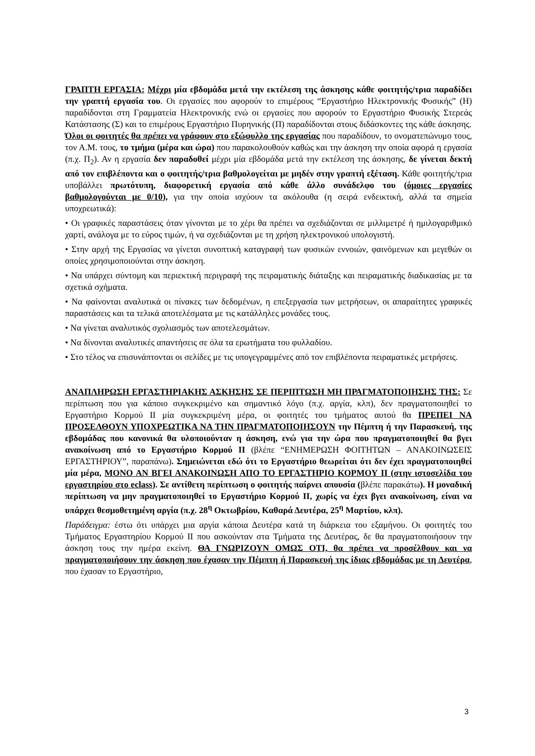ΓΡΑΠΤΗ ΕΡΓΑΣΙΑ: Μέχρι μία εβδομάδα μετά την εκτέλεση της άσκησης κάθε φοιτητής/τρια παραδίδει την γραπτή εργασία του. Οι εργασίες που αφορούν το επιμέρους “Εργαστήριο Ηλεκτρονικής Φυσικής” (Η) παραδίδονται στη Γραμματεία Ηλεκτρονικής ενώ οι εργασίες που αφορούν το Εργαστήριο Φυσικής Στερεάς Κατάστασης (Σ) και το επιμέρους Εργαστήριο Πυρηνικής (Π) παραδίδονται στους διδάσκοντες της κάθε άσκησης.
Όλοι οι φοιτητές θα πρέπει να γράφουν στο εξώφυλλο της εργασίας που παραδίδουν, το ονοματεπώνυμο τους, τον Α.Μ. τους, το τμήμα (μέρα και ώρα) που παρακολουθούν καθώς και την άσκηση την οποία αφορά η εργασία (π.χ. Π<sub>2</sub>). Αν η εργασία δεν παραδοθεί μέχρι μία εβδομάδα μετά την εκτέλεση της άσκησης, δε γίνεται δεκτή από τον επιβλέποντα και ο φοιτητής/τρια βαθμολογείται με μηδέν στην γραπτή εξέταση. Κάθε φοιτητής/τρια υποβάλλει πρωτότυπη, διαφορετική εργασία από κάθε άλλο συνάδελφο του (όμοιες εργασίες βαθμολογούνται με 0/10), για την οποία ισχύουν τα ακόλουθα (η σειρά ενδεικτική, αλλά τα σημεία υποχρεωτικά):
• Οι γραφικές παραστάσεις όταν γίνονται με το χέρι θα πρέπει να σχεδιάζονται σε μιλλιμετρέ ή ημιλογαριθμικό χαρτί, ανάλογα με το εύρος τιμών, ή να σχεδιάζονται με τη χρήση ηλεκτρονικού υπολογιστή.
• Στην αρχή της Εργασίας να γίνεται συνοπτική καταγραφή των φυσικών εννοιών, φαινόμενων και μεγεθών οι οποίες χρησιμοποιούνται στην άσκηση.
• Να υπάρχει σύντομη και περιεκτική περιγραφή της πειραματικής διάταξης και πειραματικής διαδικασίας με τα σχετικά σχήματα.
• Να φαίνονται αναλυτικά οι πίνακες των δεδομένων, η επεξεργασία των μετρήσεων, οι απαραίτητες γραφικές παραστάσεις και τα τελικά αποτελέσματα με τις κατάλληλες μονάδες τους.
• Να γίνεται αναλυτικός σχολιασμός των αποτελεσμάτων.
• Να δίνονται αναλυτικές απαντήσεις σε όλα τα ερωτήματα του φυλλαδίου.
• Στο τέλος να επισυνάπτονται οι σελίδες με τις υπογεγραμμένες από τον επιβλέποντα πειραματικές μετρήσεις.
ΑΝΑΠΛΗΡΩΣΗ ΕΡΓΑΣΤΗΡΙΑΚΗΣ ΑΣΚΗΣΗΣ ΣΕ ΠΕΡΙΠΤΩΣΗ ΜΗ ΠΡΑΓΜΑΤΟΠΟΙΗΣΗΣ ΤΗΣ: Σε περίπτωση που για κάποιο συγκεκριμένο και σημαντικό λόγο (π.χ. αργία, κλπ), δεν πραγματοποιηθεί το Εργαστήριο Κορμού ΙΙ μία συγκεκριμένη μέρα, οι φοιτητές του τμήματος αυτού θα ΠΡΕΠΕΙ ΝΑ ΠΡΟΣΕΛΘΟΥΝ ΥΠΟΧΡΕΩΤΙΚΑ ΝΑ ΤΗΝ ΠΡΑΓΜΑΤΟΠΟΙΗΣΟΥΝ την Πέμπτη ή την Παρασκευή, της εβδομάδας που κανονικά θα υλοποιούνταν η άσκηση, ενώ για την ώρα που πραγματοποιηθεί θα βγει ανακοίνωση από το Εργαστήριο Κορμού ΙΙ (βλέπε “ΕΝΗΜΕΡΩΣΗ ΦΟΙΤΗΤΩΝ – ΑΝΑΚΟΙΝΩΣΕΙΣ ΕΡΓΑΣΤΗΡΙΟΥ”, παραπάνω). Σημειώνεται εδώ ότι το Εργαστήριο θεωρείται ότι δεν έχει πραγματοποιηθεί μία μέρα, ΜΟΝΟ ΑΝ ΒΓΕΙ ΑΝΑΚΟΙΝΩΣΗ ΑΠΟ ΤΟ ΕΡΓΑΣΤΗΡΙΟ ΚΟΡΜΟΥ ΙΙ (στην ιστοσελίδα του εργαστηρίου στο eclass). Σε αντίθετη περίπτωση ο φοιτητής παίρνει απουσία (βλέπε παρακάτω). Η μοναδική περίπτωση να μην πραγματοποιηθεί το Εργαστήριο Κορμού ΙΙ, χωρίς να έχει βγει ανακοίνωση, είναι να υπάρχει θεσμοθετημένη αργία (π.χ. 28<sup>η</sup> Οκτωβρίου, Καθαρά Δευτέρα, 25<sup>η</sup> Μαρτίου, κλπ).
Παράδειγμα: έστω ότι υπάρχει μια αργία κάποια Δευτέρα κατά τη διάρκεια του εξαμήνου. Οι φοιτητές του Τμήματος Εργαστηρίου Κορμού ΙΙ που ασκούνταν στα Τμήματα της Δευτέρας, δε θα πραγματοποιήσουν την άσκηση τους την ημέρα εκείνη. ΘΑ ΓΝΩΡΙΖΟΥΝ ΟΜΩΣ ΟΤΙ, θα πρέπει να προσέλθουν και να πραγματοποιήσουν την άσκηση που έχασαν την Πέμπτη ή Παρασκευή της ίδιας εβδομάδας με τη Δευτέρα, που έχασαν το Εργαστήριο,
3